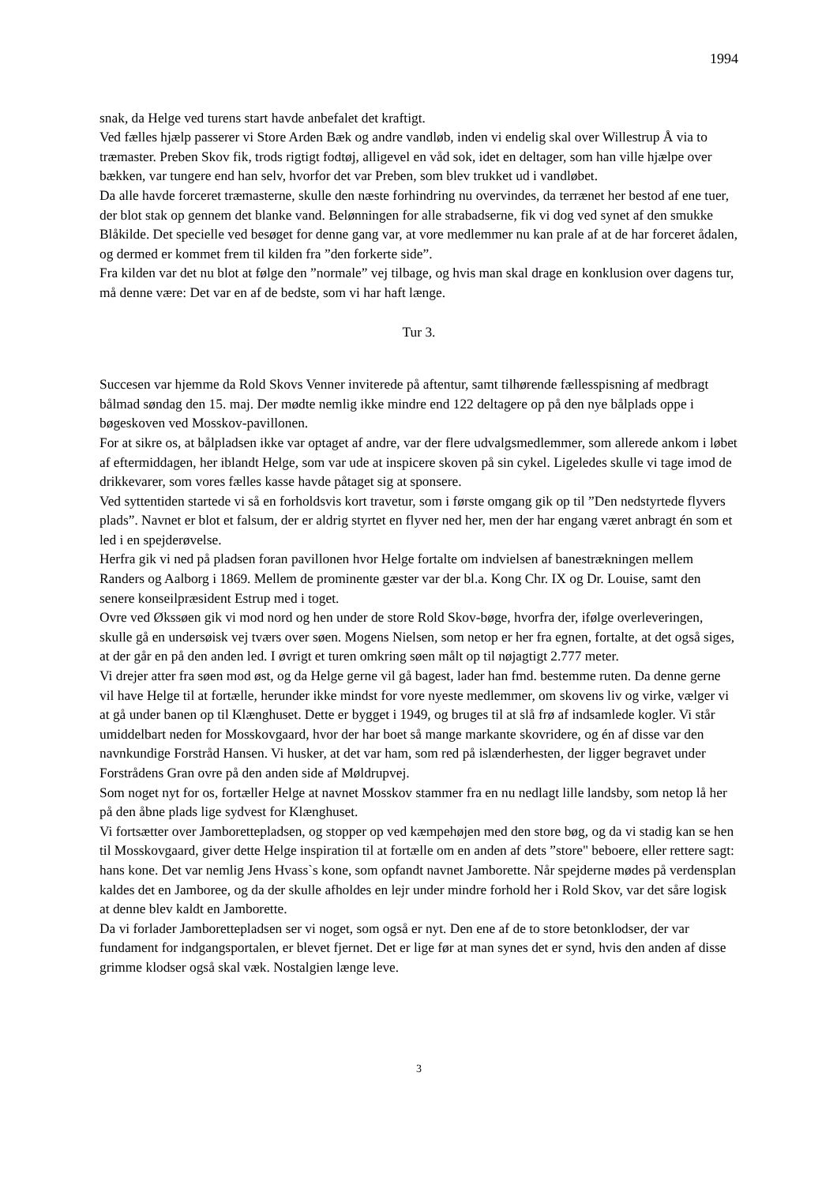1994
snak, da Helge ved turens start havde anbefalet det kraftigt.
Ved fælles hjælp passerer vi Store Arden Bæk og andre vandløb, inden vi endelig skal over Willestrup Å via to træmaster. Preben Skov fik, trods rigtigt fodtøj, alligevel en våd sok, idet en deltager, som han ville hjælpe over bækken, var tungere end han selv, hvorfor det var Preben, som blev trukket ud i vandløbet.
Da alle havde forceret træmasterne, skulle den næste forhindring nu overvindes, da terrænet her bestod af ene tuer, der blot stak op gennem det blanke vand. Belønningen for alle strabadserne, fik vi dog ved synet af den smukke Blåkilde. Det specielle ved besøget for denne gang var, at vore medlemmer nu kan prale af at de har forceret ådalen, og dermed er kommet frem til kilden fra ”den forkerte side”.
Fra kilden var det nu blot at følge den ”normale” vej tilbage, og hvis man skal drage en konklusion over dagens tur, må denne være: Det var en af de bedste, som vi har haft længe.
Tur 3.
Succesen var hjemme da Rold Skovs Venner inviterede på aftentur, samt tilhørende fællesspisning af medbragt bålmad søndag den 15. maj. Der mødte nemlig ikke mindre end 122 deltagere op på den nye bålplads oppe i bøgeskoven ved Mosskov-pavillonen.
For at sikre os, at bålpladsen ikke var optaget af andre, var der flere udvalgsmedlemmer, som allerede ankom i løbet af eftermiddagen, her iblandt Helge, som var ude at inspicere skoven på sin cykel. Ligeledes skulle vi tage imod de drikkevarer, som vores fælles kasse havde påtaget sig at sponsere.
Ved syttentiden startede vi så en forholdsvis kort travetur, som i første omgang gik op til ”Den nedstyrtede flyvers plads”. Navnet er blot et falsum, der er aldrig styrtet en flyver ned her, men der har engang været anbragt én som et led i en spejderøvelse.
Herfra gik vi ned på pladsen foran pavillonen hvor Helge fortalte om indvielsen af banestrækningen mellem Randers og Aalborg i 1869. Mellem de prominente gæster var der bl.a. Kong Chr. IX og Dr. Louise, samt den senere konseilpræsident Estrup med i toget.
Ovre ved Økssøen gik vi mod nord og hen under de store Rold Skov-bøge, hvorfra der, ifølge overleveringen, skulle gå en undersøisk vej tværs over søen. Mogens Nielsen, som netop er her fra egnen, fortalte, at det også siges, at der går en på den anden led. I øvrigt et turen omkring søen målt op til nøjagtigt 2.777 meter.
Vi drejer atter fra søen mod øst, og da Helge gerne vil gå bagest, lader han fmd. bestemme ruten. Da denne gerne vil have Helge til at fortælle, herunder ikke mindst for vore nyeste medlemmer, om skovens liv og virke, vælger vi at gå under banen op til Klænghuset. Dette er bygget i 1949, og bruges til at slå frø af indsamlede kogler. Vi står umiddelbart neden for Mosskovgaard, hvor der har boet så mange markante skovridere, og én af disse var den navnkundige Forstråd Hansen. Vi husker, at det var ham, som red på islænderhesten, der ligger begravet under Forstrådens Gran ovre på den anden side af Møldrupvej.
Som noget nyt for os, fortæller Helge at navnet Mosskov stammer fra en nu nedlagt lille landsby, som netop lå her på den åbne plads lige sydvest for Klænghuset.
Vi fortsætter over Jamboret­tepladsen, og stopper op ved kæmpehøjen med den store bøg, og da vi stadig kan se hen til Mosskovgaard, giver dette Helge inspiration til at fortælle om en anden af dets ”store" beboere, eller rettere sagt: hans kone. Det var nemlig Jens Hvass`s kone, som opfandt navnet Jamborette. Når spejderne mødes på verdensplan kaldes det en Jamboree, og da der skulle afholdes en lejr under mindre forhold her i Rold Skov, var det såre logisk at denne blev kaldt en Jamborette.
Da vi forlader Jamborettepladsen ser vi noget, som også er nyt. Den ene af de to store betonklodser, der var fundament for indgangsportalen, er blevet fjernet. Det er lige før at man synes det er synd, hvis den anden af disse grimme klodser også skal væk. Nostalgien længe leve.
3